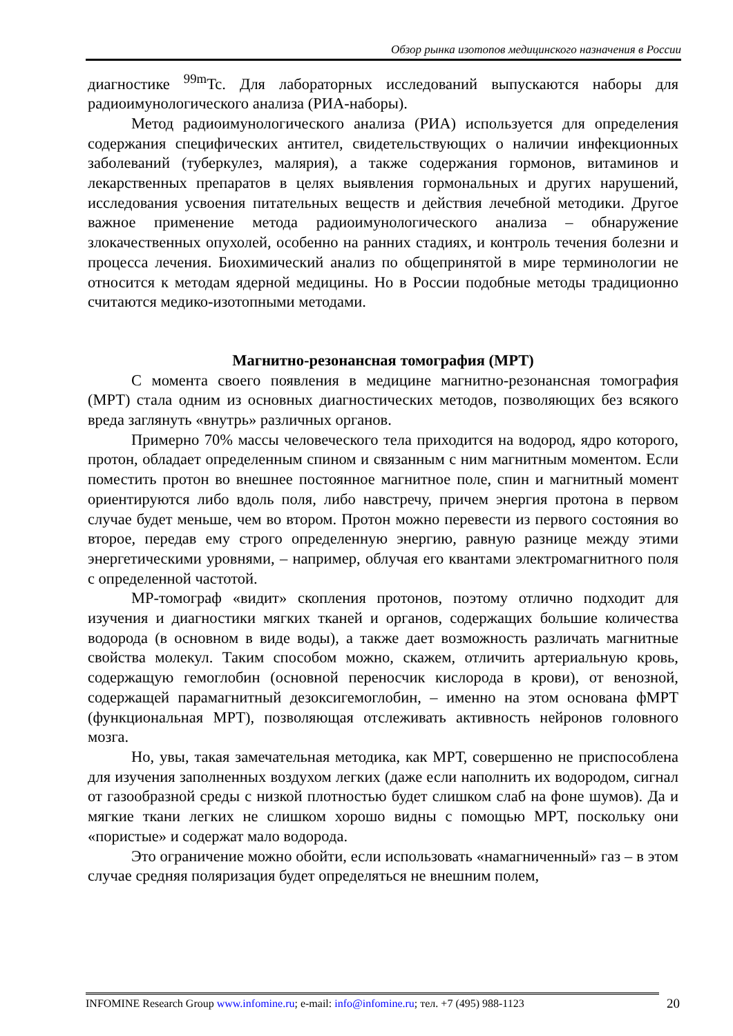Обзор рынка изотопов медицинского назначения в России
диагностике <sup>99m</sup>Tc. Для лабораторных исследований выпускаются наборы для радиоимунологического анализа (РИА-наборы).
Метод радиоимунологического анализа (РИА) используется для определения содержания специфических антител, свидетельствующих о наличии инфекционных заболеваний (туберкулез, малярия), а также содержания гормонов, витаминов и лекарственных препаратов в целях выявления гормональных и других нарушений, исследования усвоения питательных веществ и действия лечебной методики. Другое важное применение метода радиоимунологического анализа – обнаружение злокачественных опухолей, особенно на ранних стадиях, и контроль течения болезни и процесса лечения. Биохимический анализ по общепринятой в мире терминологии не относится к методам ядерной медицины. Но в России подобные методы традиционно считаются медико-изотопными методами.
Магнитно-резонансная томография (МРТ)
С момента своего появления в медицине магнитно-резонансная томография (МРТ) стала одним из основных диагностических методов, позволяющих без всякого вреда заглянуть «внутрь» различных органов.
Примерно 70% массы человеческого тела приходится на водород, ядро которого, протон, обладает определенным спином и связанным с ним магнитным моментом. Если поместить протон во внешнее постоянное магнитное поле, спин и магнитный момент ориентируются либо вдоль поля, либо навстречу, причем энергия протона в первом случае будет меньше, чем во втором. Протон можно перевести из первого состояния во второе, передав ему строго определенную энергию, равную разнице между этими энергетическими уровнями, – например, облучая его квантами электромагнитного поля с определенной частотой.
МР-томограф «видит» скопления протонов, поэтому отлично подходит для изучения и диагностики мягких тканей и органов, содержащих большие количества водорода (в основном в виде воды), а также дает возможность различать магнитные свойства молекул. Таким способом можно, скажем, отличить артериальную кровь, содержащую гемоглобин (основной переносчик кислорода в крови), от венозной, содержащей парамагнитный дезоксигемоглобин, – именно на этом основана фМРТ (функциональная МРТ), позволяющая отслеживать активность нейронов головного мозга.
Но, увы, такая замечательная методика, как МРТ, совершенно не приспособлена для изучения заполненных воздухом легких (даже если наполнить их водородом, сигнал от газообразной среды с низкой плотностью будет слишком слаб на фоне шумов). Да и мягкие ткани легких не слишком хорошо видны с помощью МРТ, поскольку они «пористые» и содержат мало водорода.
Это ограничение можно обойти, если использовать «намагниченный» газ – в этом случае средняя поляризация будет определяться не внешним полем,
INFOMINE Research Group www.infomine.ru; e-mail: info@infomine.ru; тел. +7 (495) 988-1123
20